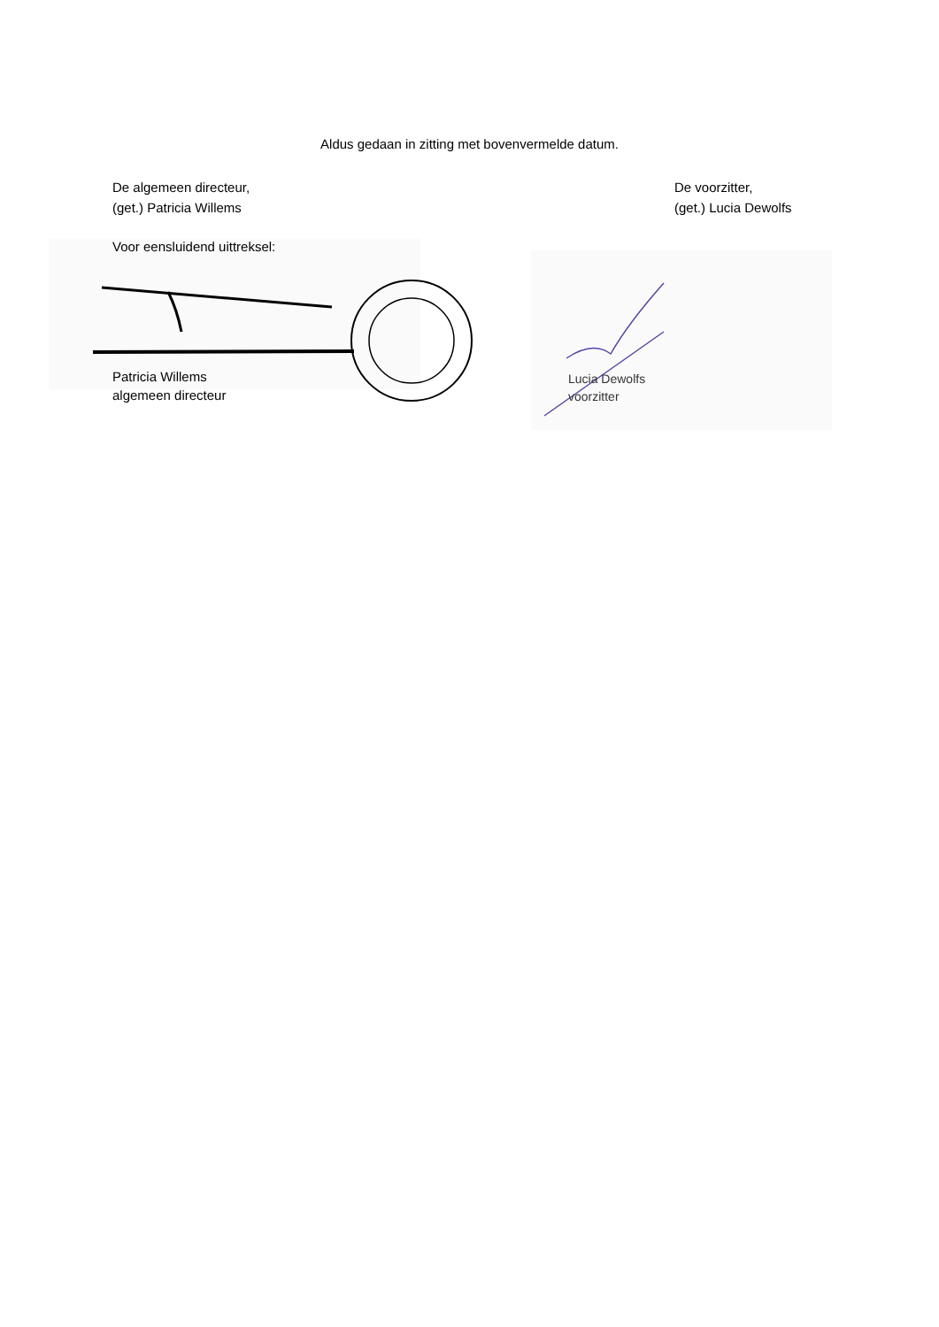Aldus gedaan in zitting met bovenvermelde datum.
De algemeen directeur,
(get.) Patricia Willems
De voorzitter,
(get.) Lucia Dewolfs
Voor eensluidend uittreksel:
Patricia Willems
algemeen directeur
Lucia Dewolfs
voorzitter